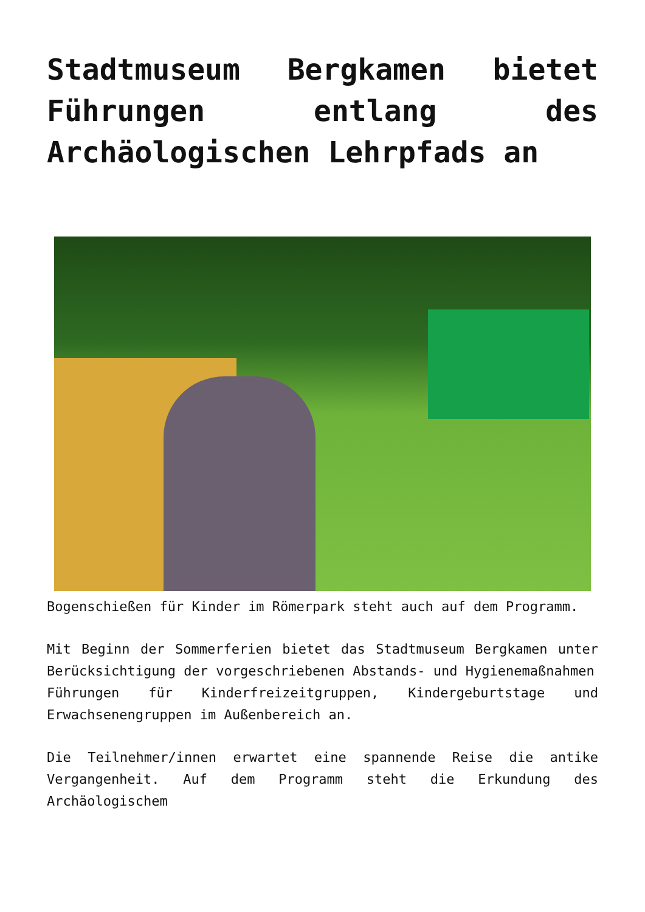Stadtmuseum Bergkamen bietet Führungen entlang des Archäologischen Lehrpfads an
Bogenschießen für Kinder im Römerpark steht auch auf dem Programm.
Mit Beginn der Sommerferien bietet das Stadtmuseum Bergkamen unter Berücksichtigung der vorgeschriebenen Abstands- und Hygienemaßnahmen
Führungen für Kinderfreizeitgruppen, Kindergeburtstage und Erwachsenengruppen im Außenbereich an.
Die Teilnehmer/innen erwartet eine spannende Reise die antike Vergangenheit. Auf dem Programm steht die Erkundung des Archäologischem